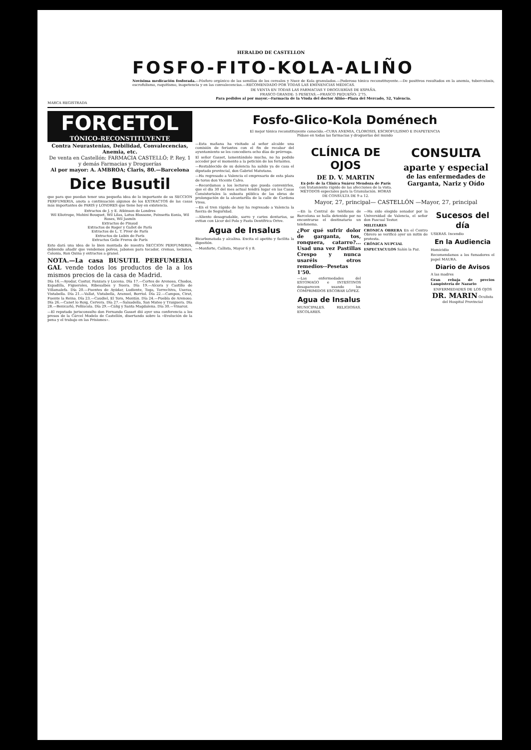HERALDO DE CASTELLON
FOSFO-FITO-KOLA-ALIÑO
Novísima medicación fosforada.—Fósforo orgánico de las semillas de los cereales y Nuez de Kola granulados.—Poderoso tónico reconstituyente.—De positivos resultados en la anemia, tuberculosis, escrofulismo, raquitismo, inapetencia y en las convalecencias.—RECOMENDADO POR TODAS LAS EMINENCIAS MÉDICAS.
DE VENTA EN TODAS LAS FARMACIAS Y DROGUERÍAS DE ESPAÑA.
FRASCO GRANDE: 5 PESETAS.—FRASCO PEQUEÑO: 2'75.
Para pedidos al por mayor.--Farmacia de la Viuda del doctor Aliño--Plaza del Mercado, 52, Valencia.
MARCA REGISTRADA
FORCETOL
TÓNICO-RECONSTITUYENTE
Contra Neurastenias, Debilidad, Convalecencias, Anemia, etc.
De venta en Castellón: FARMACIA CASTELLÓ; P. Rey, 1
y demás Farmacias y Droguerías
Al por mayor: A. AMBROA; Claris, 80.—Barcelona
Dice Busutil
que para que puedan tener una pequeña idea de lo importante de su SECCION PERFUMERIA, anota a continuación algunos de los EXTRACTOS de las casas más importantes de PARIS y LONDRES que tiene hoy en existencia.
Extractos de J. y E. Atkinson de Londres
Wil Eliotrope, Mohini Bouquet, Wil Lilas, Lotus Blossone, Poinsetta Eonia, Wil Roses, Wil Jasmín
Extractos de Pinaud
Extractos de Roger y Gallet de París
Extractos de L. T. Piver de París
Extractos de Lubin de París
Extractos Gelle Freres de París
Esto dará una idea de lo bien montada de nuestra SECCION PERFUMERIA, debiendo añadir que vendemos polvos, jabones para tocador, cremas, lociones, Colonia, Ron Quina y extractos a granel.
NOTA.—La casa BUSUTIL PERFUMERIA GAL vende todos los productos de la a los mismos precios de la casa de Madrid.
Día 16.—Ayodar, Costur, Fanzara y Lucena. Día 17.—Cortes de Arenoso, Chodos, Espadilla, Figueroles, Ribesalbes y Suera. Día 19.—Alcora y Castillo de Villamalefa. Día 20.—Fuentes de Ayódar, Ludiente, Toga, Torrechiva, Useras, Vistabella. Día 21.—Vallat, Vistabella, Aranuel, Borriol. Día 22.—Campos, Cirat, Fuente la Reina. Día 23.—Caudiel, El Toro, Montán. Día 24.—Puebla de Arenoso. Día 26.—Canet lo Roig, Cervera. Día 27.—Salsadella, San Mateo y Traiguera. Día 28.—Benicarló, Peñíscola. Día 29.—Cálig y Santa Magdalena. Día 30.—Vinaroz.
—El reputado jurisconsulto don Fernando Gasset dió ayer una conferencia a los presos de la Cárcel Modelo de Castellón, disertando sobre la «Evolución de la pena y el trabajo en las Prisiones».
Fosfo-Glico-Kola Doménech
El mejor tónico reconstituyente conocido.--CURA ANEMIA, CLOROSIS, ESCROFULISMO E INAPETENCIA
Pídase en todas las farmacias y droguerías del mundo
—Esta mañana ha visitado al señor alcalde una comisión de feriantes con el fin de recabar del ayuntamiento se les concediera ocho días de prórroga.
El señor Gasset, lamentándolo mucho, no ha podido acceder por el momento a la petición de los feriantes.
—Restablecido de su dolencia ha salido ya de casa el diputado provincial, don Gabriel Matutano.
—Ha regresado a Valencia el empresario de esta plaza de toros don Vicente Calvo.
—Recordamos a los lectores que pueda convenirles, que el día 30 del mes actual tendrá lugar en las Casas Consistoriales la subasta pública de las obras de prolongación de la alcantarilla de la calle de Cardona Vives.
—En el tren rápido de hoy ha regresado a Valencia la fuerza de Seguridad.
—Aliento desagradable, sarro y caries dentarias, se evitan con Licor del Polo y Pasta Dentífrica Orive.
Agua de Insalus
Bicarbonatada y alcalina. Excita el apetito y facilita la digestión.
—Monforte, Callista, Mayor 6 y 8.
CLÍNICA DE OJOS
DE D. V. MARTIN
Ex-Jefe de la Clínica Suárez Mendoza de París
con tratamiento rápido de las afecciones de la vista. MÉTODOS especiales para la Granulación. HORAS DE CONSULTA DE 9 a 12.
CONSULTA
aparte y especial
de las enfermedades de Garganta, Nariz y Oído
Mayor, 27, principal— CASTELLÓN —Mayor, 27, principal
—En la Central de teléfonos de Barcelona se halla detenido por no encontrarse el destinatario un telefonema.
¿Por qué sufrir dolor de garganta, tos, ronquera, catarro?... Usad una vez Pastillas Crespo y nunca usaréis otros remedios--Pesetas 1'50.
—Las enfermedades del ESTOMAGO e INTESTINOS desaparecen usando los COMPRIMIDOS ESCOBAR LÓPEZ.
Agua de Insalus
MUNICIPALES. RELIGIOSAS. ESCOLARES.
—Ha sido elegido senador por la Universidad de Valencia, el señor don Pascual Testor.
MILITARES
CRONICA OBRERA En el Centro Obrero se verificó ayer un mitin de protesta.
CRÓNICA NUPCIAL
ESPECTACULOS Salón la Paz.
Sucesos del día
USERAS. Incendio
En la Audiencia
Homicidio
Recomendamos a los fumadores el papel MAURA.
Diario de Avisos
A las madres
Gran rebaja de precios Lampistería de Nazario
ENFERMEDADES DE LOS OJOS DR. MARIN Oculista del Hospital Provincial